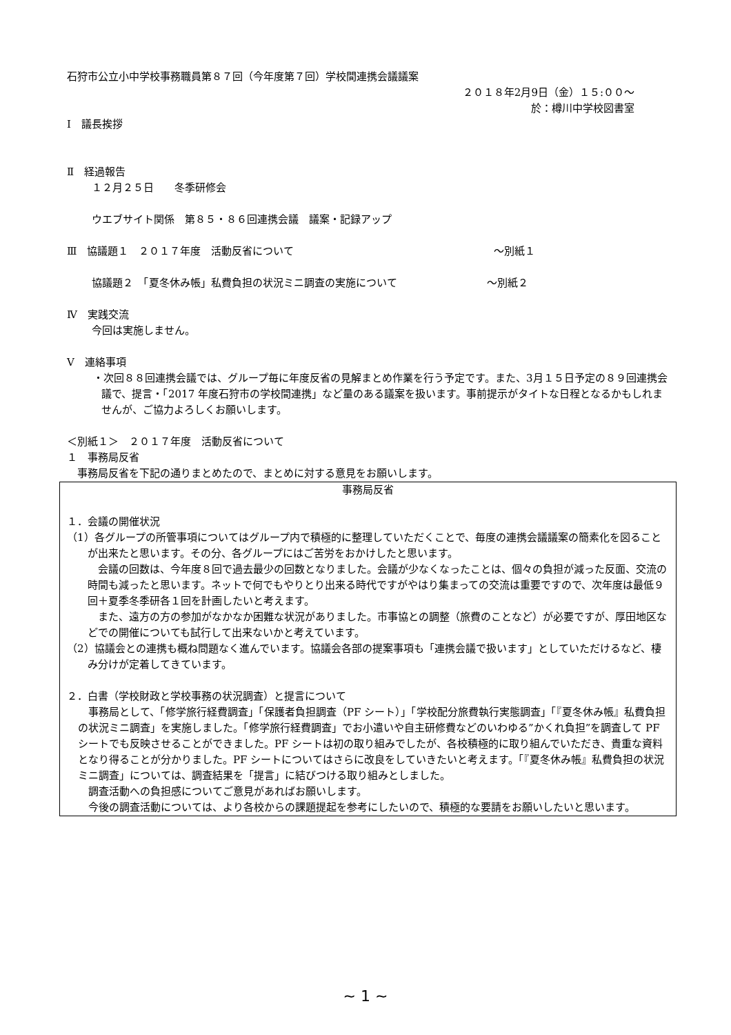石狩市公立小中学校事務職員第８７回（今年度第７回）学校間連携会議議案
２０１８年2月9日（金）１５:００～
於：樽川中学校図書室
Ⅰ　議長挨拶
Ⅱ　経過報告
１２月２５日　　冬季研修会
ウエブサイト関係　第８５・８６回連携会議　議案・記録アップ
Ⅲ　協議題１　２０１７年度　活動反省について ～別紙１
協議題２　「夏冬休み帳」私費負担の状況ミニ調査の実施について ～別紙２
Ⅳ　実践交流
今回は実施しません。
Ⅴ　連絡事項
・次回８８回連携会議では、グループ毎に年度反省の見解まとめ作業を行う予定です。また、3月１５日予定の８９回連携会議で、提言・「2017 年度石狩市の学校間連携」など量のある議案を扱います。事前提示がタイトな日程となるかもしれませんが、ご協力よろしくお願いします。
＜別紙１＞　２０１７年度　活動反省について
１　事務局反省
　事務局反省を下記の通りまとめたので、まとめに対する意見をお願いします。
事務局反省
１．会議の開催状況
（1）各グループの所管事項についてはグループ内で積極的に整理していただくことで、毎度の連携会議議案の簡素化を図ることが出来たと思います。その分、各グループにはご苦労をおかけしたと思います。
　会議の回数は、今年度８回で過去最少の回数となりました。会議が少なくなったことは、個々の負担が減った反面、交流の時間も減ったと思います。ネットで何でもやりとり出来る時代ですがやはり集まっての交流は重要ですので、次年度は最低９回＋夏季冬季研各１回を計画したいと考えます。
　また、遠方の方の参加がなかなか困難な状況がありました。市事協との調整（旅費のことなど）が必要ですが、厚田地区などでの開催についても試行して出来ないかと考えています。
（2）協議会との連携も概ね問題なく進んでいます。協議会各部の提案事項も「連携会議で扱います」としていただけるなど、棲み分けが定着してきています。
２．白書（学校財政と学校事務の状況調査）と提言について
　事務局として、「修学旅行経費調査」「保護者負担調査（PF シート）」「学校配分旅費執行実態調査」「『夏冬休み帳』私費負担の状況ミニ調査」を実施しました。「修学旅行経費調査」でお小遣いや自主研修費などのいわゆる”かくれ負担”を調査して PF シートでも反映させることができました。PF シートは初の取り組みでしたが、各校積極的に取り組んでいただき、貴重な資料となり得ることが分かりました。PF シートについてはさらに改良をしていきたいと考えます。「『夏冬休み帳』私費負担の状況ミニ調査」については、調査結果を「提言」に結びつける取り組みとしました。
　調査活動への負担感についてご意見があればお願いします。
　今後の調査活動については、より各校からの課題提起を参考にしたいので、積極的な要請をお願いしたいと思います。
~ 1 ~